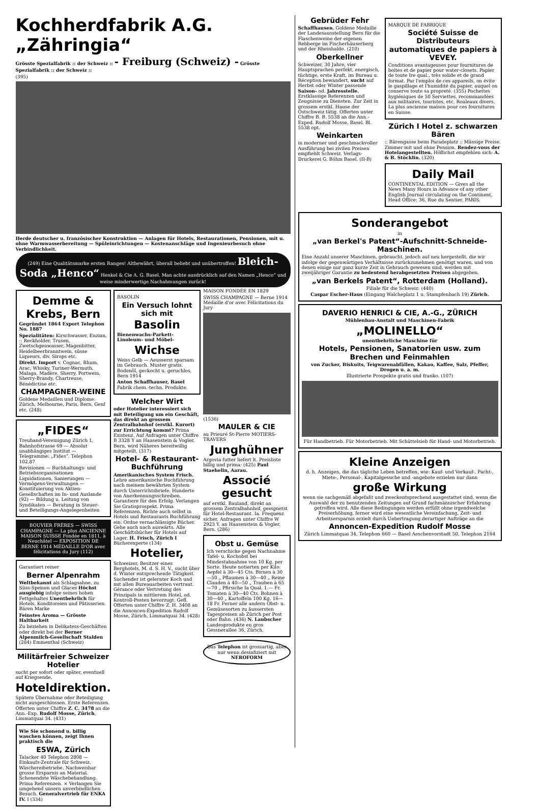Kochherdfabrik A.G. „Zähringia“
Grösste Spezialfabrik :: der Schweiz :: - Freiburg (Schweiz) - Grösste Spezialfabrik :: der Schweiz ::
(395)
Herde deutscher u. französischer Konstruktion — Anlagen für Hotels, Restaurationen, Pensionen, mit u. ohne Warmwasserbereitung — Spüleinrichtungen — Kostenanschläge und Ingenieurbesuch ohne Verbindlichkeit.
(249) Eine Qualitätsmarke ersten Ranges! Altbewährt, überall beliebt und unübertroffen! Bleich-Soda „Henco“ Henkel & Cie A. G. Basel. Man achte ausdrücklich auf den Namen „Henco“ und weise minderwertige Nachahmungen zurück!
Demme & Krebs, Bern
Gegründet 1864 Export Telephon No. 1887
Spezialitäten: Kirschwasser, Enzian, :: Reckholder, Trusen, Zwetschgenwasser, Magenbitter, Heidelbeerbranntwein, süsse Liqueurs, div. Sirops etc.
Direkt. Import v. Cognac, Rhum, Arac, Whisky, Turiner-Wermuth, Malaga, Madère, Sherry, Portwein, Sherry-Brandy, Chartreuse, Bénédictine etc.
CHAMPAGNER-WEINE
Goldene Medaillen und Diplome: Zürich, Melbourne, Paris, Bern, Genf etc. (248)
„FIDES“
Treuhand-Vereinigung Zürich 1, Bahnhofstrasse 69 — Absolut unabhängiges Institut — Telegramme: „Fides“. Telephon 102,87
Revisionen — Buchhaltungs- und Betriebsorganisationen Liquidationen, Sanierungen — Vermögens-Verwaltungen — Konstituierung von Aktien-Gesellschaften im In- und Auslande (92) — Bildung u. Leitung von Syndikaten — Beratung in Steuer- und Beteiligungs-Angelegenheiten
BOUVIER FRÈRES — SWISS CHAMPAGNE — La plus ANCIENNE MAISON SUISSE Fondée en 1811, à Neuchâtel — EXPOSITION DE BERNE 1914 MÉDAILLE D'OR avec félicitations du Jury (112)
Garantiert reiner
Berner Alpenrahm
Weltbekannt als Schlagsahne, zu Süss-Speisen und Glaces Höchst ausgiebig infolge seines hohen Fettgehaltes Unentbehrlich für Hotels, Konditoreien und Pâtisserien. Bären Marke
Feinstes Aroma — Grösste Haltbarkeit
Zu beziehen in Delikatess-Geschäften oder direkt bei der Berner Alpenmilch-Gesellschaft Stalden (284) Emmenthal (Schweiz)
Militärfreier Schweizer Hotelier
sucht per sofort oder später, eventuell auf Kriegsende,
Hoteldirektion.
Spätere Übernahme oder Beteiligung nicht ausgeschlossen. Erste Referenzen. Offerten unter Chiffre Z. C. 3478 an die Ann.-Exp. Rudolf Mosse, Zürich, Limmatquai 34. (431)
Wie Sie schonend u. billig waschen können, zeigt Ihnen praktisch die
ESWA, Zürich
Talacker 40 Telephon 2808 — Einkaufs-Zentrale für Schweiz. Wäschereibetriebe. Nachweisbar grosse Ersparnis an Material. Schonendste Wäschebehandlung. Prima Referenzen. × Verlangen Sie umgehend unsern unverbindlichen Besuch. Generalvertrieb für ENKA IV. I (334)
BASOLIN
Ein Versuch lohnt sich mit
Basolin
Bienenwachs-Parkett-Linoleum- und Möbel-
Wichse
Weiss Gelb — Aeusserst sparsam im Gebrauch. Muster gratis. Bodenöl, geckocht u. geruchlos. Bern 1914
Anton Schaffhauser, Basel Fabrik chem.-techn. Produkte.
Welcher Wirt
oder Hotelier interessiert sich mit Beteiligung um ein Geschäft, das direkt an grossem Zentralbahnhof (erstkl. Kurort) zur Errichtung kommt? Prima Existenz. Auf Anfragen unter Chiffre B 3328 Y an Haasenstein & Vogler, Bern, wird Näheres bereitwillig mitgeteilt. (317)
Hotel- & Restaurant-Buchführung
Amerikanisches System Frisch. Lehre amerikanische Buchführung nach meinem bewährten System durch Unterrichtsbriefe. Hunderte von Anerkennungsschreiben. Garantiere für den Erfolg. Verlangen Sie Gratisprospekt. Prima Referenzen. Richte auch selbst in Hotels und Restaurants Buchführung ein. Ordne vernachlässigte Bücher. Gehe auch nach auswärts. Alle Geschäftsbücher für Hotels auf Lager. H. Frisch, Zürich I Bücherexperte (134)
Hotelier,
Schweizer, Besitzer eines Berghotels, M. d. S. H. V., sucht über d. Winter entsprechende Tätigkeit. Suchender ist gelernter Koch und mit allen Bureauarbeiten vertraut. Gérance oder Vertretung des Prinzipals in mittlerem Hotel, od. Kontroll-Posten bevorzugt. Gefl. Offerten unter Chiffre Z. H. 3408 an die Annoncen-Expedition Rudolf Mosse, Zürich, Limmatquai 34. (428)
MAISON FONDÉE EN 1829
SWISS CHAMPAGNE — Berne 1914 Médaille d'or avec Félicitations du Jury
(1536)
MAULER & CIE
au Prieuré St-Pierre MOTIERS-TRAVERS
Junghühner
Argovia futter liefert lt. Preisliste billig und prima: (425) Paul Staehelin, Aarau.
Associé gesucht
auf erstkl. Bauland, direkt an grossem Zentralbahnhof, geeignetst für Hotel-Restaurant. Ia. Frequenz sicher. Anfragen unter Chiffre W 2923 Y. an Haasenstein & Vogler, Bern. (286)
Obst u. Gemüse
Ich verschicke gegen Nachnahme Tafel- u. Kochobst bei Mindestabnahme von 10 Kg. per Sorte. Heute notierten per Kilo: Aepfel à 30—45 Cts. Birnen à 30—50 „ Pflaumen à 30—40 „ Reine Clauden à 40—50 „ Trauben à 65—70 „ Pfirsiche Ia Qual. 1.— Fr. Tomaten à 30—40 Cts. Bohnen à 30—40 „ Kartoffeln 100 Kg. 16—18 Fr. Ferner alle andern Obst- u. Gemüsesorten zu äussersten Tagespreisen ab Zürich per Post oder Bahn. (436) N. Laubscher Landesprodukte en gros Gessnerallee 36, Zürich.
Das Telephon ist grossartig, aber nur wenn desinfiziert mit NEROFORM
Gebrüder Fehr
Schaffhausen. Goldene Medaille der Landesausstellung Bern für die Flaschenweine der eigenen Rebberge im Fischerhäuserberg und der Rheinhalde. (210)
Oberkellner
Schweizer, 30 Jahre, vier Hauptsprachen perfekt, energisch, tüchtige, erste Kraft, im Bureau u. Réception bewandert, sucht auf Herbst oder Winter passende Saison- od. Jahresstelle. Erstklassige Referenzen und Zeugnisse zu Diensten. Zur Zeit in grossem erstkl. Hause der Ostschweiz tätig. Offerten unter Chiffre B. B. 5538 an die Ann.-Exped. Rudolf Mosse, Basel. Bl. 5538 opt.
Weinkarten
in moderner und geschmackvoller Ausführung bei zivilen Preisen empfiehlt Schweiz. Verlags-Druckerei G. Böhm Basel. (II-B)
MARQUE DE FABRIQUE
Société Suisse de Distributeurs automatiques de papiers à VEVEY.
Conditions avantageuses pour fournitures de boites et de papier pour water-closets. Papier de toute Ire qual., très solide et de grand format. Par l'emploi de ces appareils, on évite le gaspillage et l'humidité du papier, auquel on conserve toute sa propreté. (355) Pochettes hygiéniques de 50 Serviettes, recommandées aux militaires, touristes, etc. Rouleaux divers. La plus ancienne maison pour ces fournitures en Suisse.
Zürich I Hotel z. schwarzen Bären
:: Bärengasse beim Paradeplatz :: Mässige Preise. Zimmer mit und ohne Pension. Rendez-vous der Hotelangestellten. Höflichst empfehlen sich: A. & B. Stöcklin. (320)
Daily Mail
CONTINENTAL EDITION — Gives all the News Many Hours in Advance of any other English Journal circulating on the Continent. Head Office: 36, Rue du Sentier, PARIS.
Sonderangebot
in
„van Berkel's Patent“-Aufschnitt-Schneide-Maschinen.
Eine Anzahl unserer Maschinen, gebraucht, jedoch auf neu hergestellt, die wir infolge der gegenwärtigen Verhältnisse zurückzunehmen genötigt waren, und von denen einige nur ganz kurze Zeit in Gebrauch gewesen sind, werden mit zweijähriger Garantie zu bedeutend herabgesetzten Preisen abgegeben.
„van Berkels Patent“, Rotterdam (Holland).
Filiale für die Schweiz: (440)
Caspar Escher-Haus (Eingang Walcheplatz 1 u. Stampfenbach 19) Zürich.
DAVERIO HENRICI & CIE, A.-G., ZÜRICH
Mühlenbau-Anstalt und Maschinen-Fabrik
„MOLINELLO“
unentbehrliche Maschine für
Hotels, Pensionen, Sanatorien usw. zum Brechen und Feinmahlen
von Zucker, Biskuits, Teigwarenabfällen, Kakao, Kaffee, Salz, Pfeffer, Drogen u. a. m.
Illustrierte Prospekte gratis und franko. (107)
Für Handbetrieb. Für Motorbetrieb. Mit Schüttelsieb für Hand- und Motorbetrieb.
Kleine Anzeigen
d. h. Anzeigen, die das tägliche Leben betreffen, wie: Kauf- und Verkauf-, Pacht-, Miete-, Personal-, Kapitalgesuche und -angebote erzielen nur dann
große Wirkung
wenn sie sachgemäß abgefaßt und zweckentsprechend ausgestattet sind, wenn die Auswahl der zu benutzenden Zeitungen auf Grund fachmännischer Erfahrung getroffen wird. Alle diese Bedingungen werden erfüllt ohne irgendwelche Preiserhöhung, ferner wird eine wesentliche Vereinfachung, Zeit- und Arbeitsersparnis erzielt durch Uebertragung derartiger Aufträge an die
Annoncen-Expedition Rudolf Mosse
Zürich Limmatquai 34, Telephon 660 — Basel Aeschenvorstadt 50, Telephon 2164